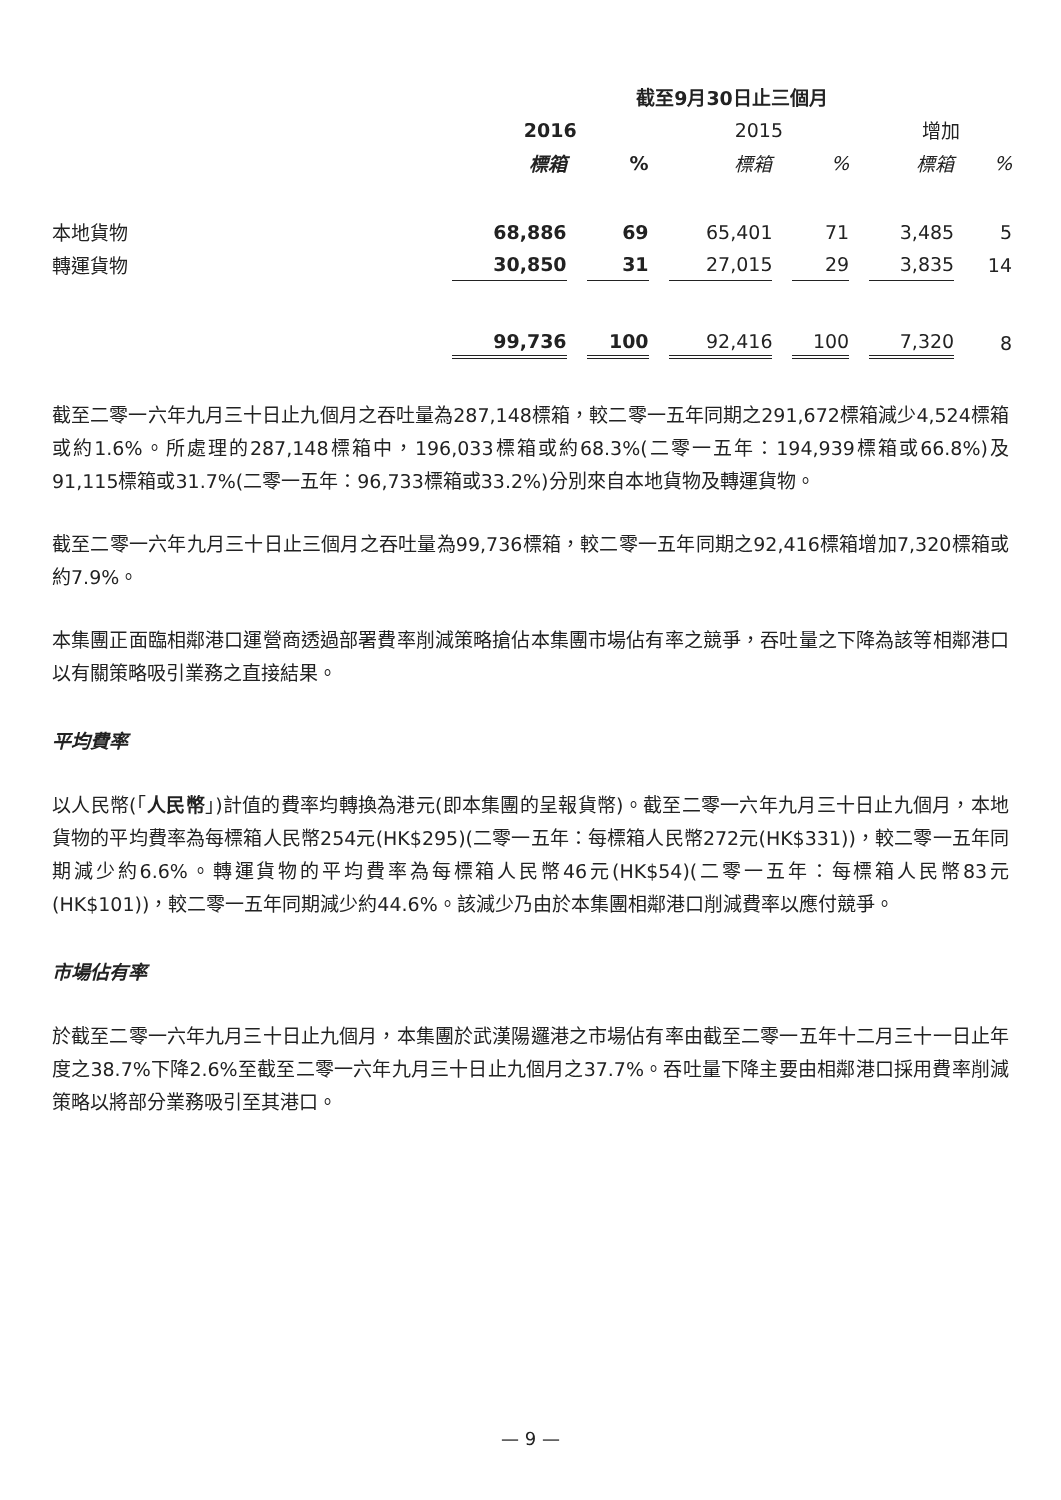| | 截至9月30日止三個月 | | | | | |
| | 2016 | | 2015 | | 增加 | |
| | 標箱 | % | 標箱 | % | 標箱 | % |
| 本地貨物 | 68,886 | 69 | 65,401 | 71 | 3,485 | 5 |
| 轉運貨物 | 30,850 | 31 | 27,015 | 29 | 3,835 | 14 |
| | 99,736 | 100 | 92,416 | 100 | 7,320 | 8 |
截至二零一六年九月三十日止九個月之吞吐量為287,148標箱，較二零一五年同期之291,672標箱減少4,524標箱或約1.6%。所處理的287,148標箱中，196,033標箱或約68.3%(二零一五年：194,939標箱或66.8%)及91,115標箱或31.7%(二零一五年：96,733標箱或33.2%)分別來自本地貨物及轉運貨物。
截至二零一六年九月三十日止三個月之吞吐量為99,736標箱，較二零一五年同期之92,416標箱增加7,320標箱或約7.9%。
本集團正面臨相鄰港口運營商透過部署費率削減策略搶佔本集團市場佔有率之競爭，吞吐量之下降為該等相鄰港口以有關策略吸引業務之直接結果。
平均費率
以人民幣(「人民幣」)計值的費率均轉換為港元(即本集團的呈報貨幣)。截至二零一六年九月三十日止九個月，本地貨物的平均費率為每標箱人民幣254元(HK$295)(二零一五年：每標箱人民幣272元(HK$331))，較二零一五年同期減少約6.6%。轉運貨物的平均費率為每標箱人民幣46元(HK$54)(二零一五年：每標箱人民幣83元(HK$101))，較二零一五年同期減少約44.6%。該減少乃由於本集團相鄰港口削減費率以應付競爭。
市場佔有率
於截至二零一六年九月三十日止九個月，本集團於武漢陽邏港之市場佔有率由截至二零一五年十二月三十一日止年度之38.7%下降2.6%至截至二零一六年九月三十日止九個月之37.7%。吞吐量下降主要由相鄰港口採用費率削減策略以將部分業務吸引至其港口。
— 9 —